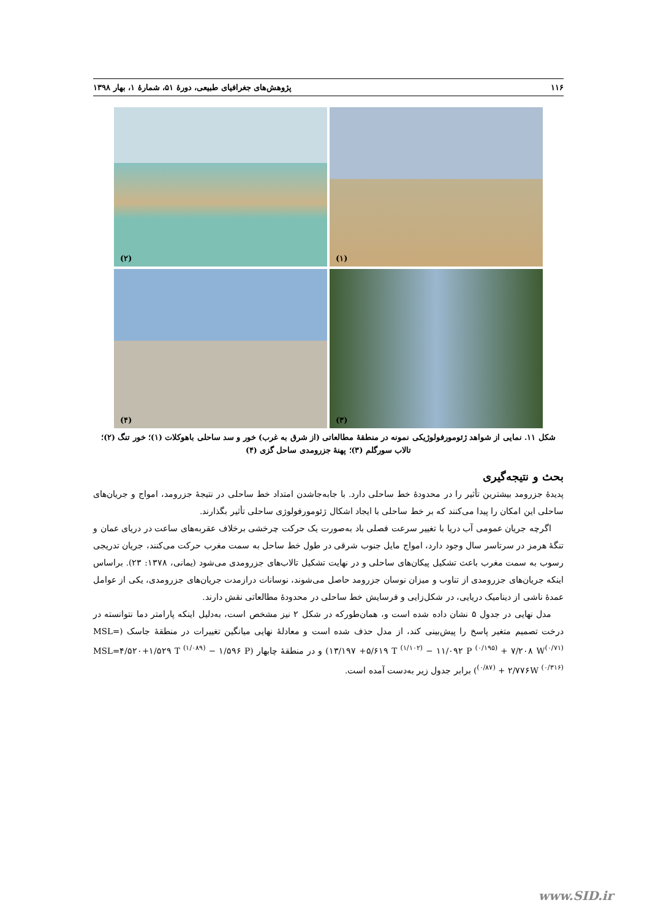۱۱۶ پژوهش‌های جغرافیای طبیعی، دورۀ ۵۱، شمارۀ ۱، بهار ۱۳۹۸
(۱)
(۲)
(۳)
(۴)
شکل ۱۱. نمایی از شواهد ژئومورفولوژیکی نمونه در منطقۀ مطالعاتی (از شرق به غرب) خور و سد ساحلی باهوکلات (۱)؛ خور تنگ (۲)؛ تالاب سورگلم (۳)؛ پهنۀ جزرومدی ساحل گزی (۴)
بحث و نتیجه‌گیری
پدیدۀ جزرومد بیشترین تأثیر را در محدودۀ خط ساحلی دارد. با جابه‌جاشدن امتداد خط ساحلی در نتیجۀ جزرومد، امواج و جریان‌های ساحلی این امکان را پیدا می‌کنند که بر خط ساحلی با ایجاد اشکال ژئومورفولوژی ساحلی تأثیر بگذارند.
اگرچه جریان عمومی آب دریا با تغییر سرعت فصلی باد به‌صورت یک حرکت چرخشی برخلاف عقربه‌های ساعت در دریای عمان و تنگۀ هرمز در سرتاسر سال وجود دارد، امواج مایل جنوب شرقی در طول خط ساحل به سمت مغرب حرکت می‌کنند، جریان تدریجی رسوب به سمت مغرب باعث تشکیل پیکان‌های ساحلی و در نهایت تشکیل تالاب‌های جزرومدی می‌شود (یمانی، ۱۳۷۸: ۲۳). براساس اینکه جریان‌های جزرومدی از تناوب و میزان نوسان جزرومد حاصل می‌شوند، نوسانات درازمدت جریان‌های جزرومدی، یکی از عوامل عمدۀ ناشی از دینامیک دریایی، در شکل‌زایی و فرسایش خط ساحلی در محدودۀ مطالعاتی نقش دارند.
مدل نهایی در جدول ۵ نشان داده شده است و، همان‌طورکه در شکل ۲ نیز مشخص است، به‌دلیل اینکه پارامتر دما نتوانسته در درخت تصمیم متغیر پاسخ را پیش‌بینی کند، از مدل حذف شده است و معادلۀ نهایی میانگین تغییرات در منطقۀ جاسک (MSL= ۱۳/۱۹۷ +۵/۶۱۹ T <sup>(۱/۱۰۲)</sup> − ۱۱/۰۹۲ P <sup>(۰/۱۹۵)</sup> + ۷/۲۰۸ W<sup>(۰/۷۱)</sup>) و در منطقۀ چابهار (MSL=۴/۵۲۰+۱/۵۲۹ T <sup>(۱/۰۸۹)</sup> − ۱/۵۹۶ P <sup>(۰/۸۷)</sup> + ۲/۷۷۶W <sup>(۰/۳۱۶)</sup>) برابر جدول زیر به‌دست آمده است.
www.SID.ir